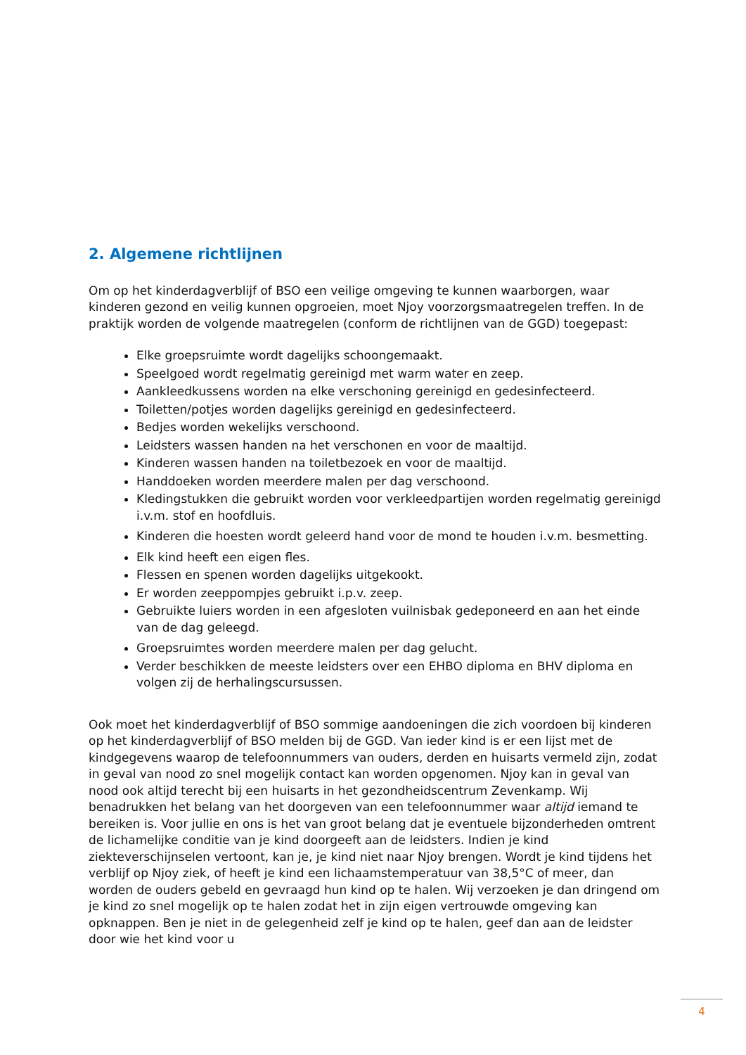2. Algemene richtlijnen
Om op het kinderdagverblijf of BSO een veilige omgeving te kunnen waarborgen, waar kinderen gezond en veilig kunnen opgroeien, moet Njoy voorzorgsmaatregelen treffen. In de praktijk worden de volgende maatregelen (conform de richtlijnen van de GGD) toegepast:
Elke groepsruimte wordt dagelijks schoongemaakt.
Speelgoed wordt regelmatig gereinigd met warm water en zeep.
Aankleedkussens worden na elke verschoning gereinigd en gedesinfecteerd.
Toiletten/potjes worden dagelijks gereinigd en gedesinfecteerd.
Bedjes worden wekelijks verschoond.
Leidsters wassen handen na het verschonen en voor de maaltijd.
Kinderen wassen handen na toiletbezoek en voor de maaltijd.
Handdoeken worden meerdere malen per dag verschoond.
Kledingstukken die gebruikt worden voor verkleedpartijen worden regelmatig gereinigd i.v.m. stof en hoofdluis.
Kinderen die hoesten wordt geleerd hand voor de mond te houden i.v.m. besmetting.
Elk kind heeft een eigen fles.
Flessen en spenen worden dagelijks uitgekookt.
Er worden zeeppompjes gebruikt i.p.v. zeep.
Gebruikte luiers worden in een afgesloten vuilnisbak gedeponeerd en aan het einde van de dag geleegd.
Groepsruimtes worden meerdere malen per dag gelucht.
Verder beschikken de meeste leidsters over een EHBO diploma en BHV diploma en volgen zij de herhalingscursussen.
Ook moet het kinderdagverblijf of BSO sommige aandoeningen die zich voordoen bij kinderen op het kinderdagverblijf of BSO melden bij de GGD. Van ieder kind is er een lijst met de kindgegevens waarop de telefoonnummers van ouders, derden en huisarts vermeld zijn, zodat in geval van nood zo snel mogelijk contact kan worden opgenomen. Njoy kan in geval van nood ook altijd terecht bij een huisarts in het gezondheidscentrum Zevenkamp. Wij benadrukken het belang van het doorgeven van een telefoonnummer waar altijd iemand te bereiken is. Voor jullie en ons is het van groot belang dat je eventuele bijzonderheden omtrent de lichamelijke conditie van je kind doorgeeft aan de leidsters. Indien je kind ziekteverschijnselen vertoont, kan je, je kind niet naar Njoy brengen. Wordt je kind tijdens het verblijf op Njoy ziek, of heeft je kind een lichaamstemperatuur van 38,5°C of meer, dan worden de ouders gebeld en gevraagd hun kind op te halen. Wij verzoeken je dan dringend om je kind zo snel mogelijk op te halen zodat het in zijn eigen vertrouwde omgeving kan opknappen. Ben je niet in de gelegenheid zelf je kind op te halen, geef dan aan de leidster door wie het kind voor u
4